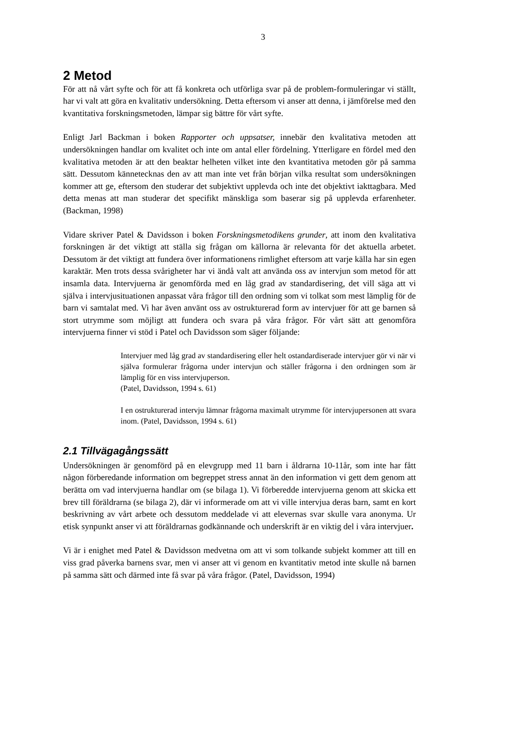3
2 Metod
För att nå vårt syfte och för att få konkreta och utförliga svar på de problem-formuleringar vi ställt, har vi valt att göra en kvalitativ undersökning. Detta eftersom vi anser att denna, i jämförelse med den kvantitativa forskningsmetoden, lämpar sig bättre för vårt syfte.
Enligt Jarl Backman i boken Rapporter och uppsatser, innebär den kvalitativa metoden att undersökningen handlar om kvalitet och inte om antal eller fördelning. Ytterligare en fördel med den kvalitativa metoden är att den beaktar helheten vilket inte den kvantitativa metoden gör på samma sätt. Dessutom kännetecknas den av att man inte vet från början vilka resultat som undersökningen kommer att ge, eftersom den studerar det subjektivt upplevda och inte det objektivt iakttagbara. Med detta menas att man studerar det specifikt mänskliga som baserar sig på upplevda erfarenheter. (Backman, 1998)
Vidare skriver Patel & Davidsson i boken Forskningsmetodikens grunder, att inom den kvalitativa forskningen är det viktigt att ställa sig frågan om källorna är relevanta för det aktuella arbetet. Dessutom är det viktigt att fundera över informationens rimlighet eftersom att varje källa har sin egen karaktär. Men trots dessa svårigheter har vi ändå valt att använda oss av intervjun som metod för att insamla data. Intervjuerna är genomförda med en låg grad av standardisering, det vill säga att vi själva i intervjusituationen anpassat våra frågor till den ordning som vi tolkat som mest lämplig för de barn vi samtalat med. Vi har även använt oss av ostrukturerad form av intervjuer för att ge barnen så stort utrymme som möjligt att fundera och svara på våra frågor. För vårt sätt att genomföra intervjuerna finner vi stöd i Patel och Davidsson som säger följande:
Intervjuer med låg grad av standardisering eller helt ostandardiserade intervjuer gör vi när vi själva formulerar frågorna under intervjun och ställer frågorna i den ordningen som är lämplig för en viss intervjuperson.
(Patel, Davidsson, 1994 s. 61)
I en ostrukturerad intervju lämnar frågorna maximalt utrymme för intervjupersonen att svara inom. (Patel, Davidsson, 1994 s. 61)
2.1 Tillvägagångssätt
Undersökningen är genomförd på en elevgrupp med 11 barn i åldrarna 10-11år, som inte har fått någon förberedande information om begreppet stress annat än den information vi gett dem genom att berätta om vad intervjuerna handlar om (se bilaga 1). Vi förberedde intervjuerna genom att skicka ett brev till föräldrarna (se bilaga 2), där vi informerade om att vi ville intervjua deras barn, samt en kort beskrivning av vårt arbete och dessutom meddelade vi att elevernas svar skulle vara anonyma. Ur etisk synpunkt anser vi att föräldrarnas godkännande och underskrift är en viktig del i våra intervjuer.
Vi är i enighet med Patel & Davidsson medvetna om att vi som tolkande subjekt kommer att till en viss grad påverka barnens svar, men vi anser att vi genom en kvantitativ metod inte skulle nå barnen på samma sätt och därmed inte få svar på våra frågor. (Patel, Davidsson, 1994)